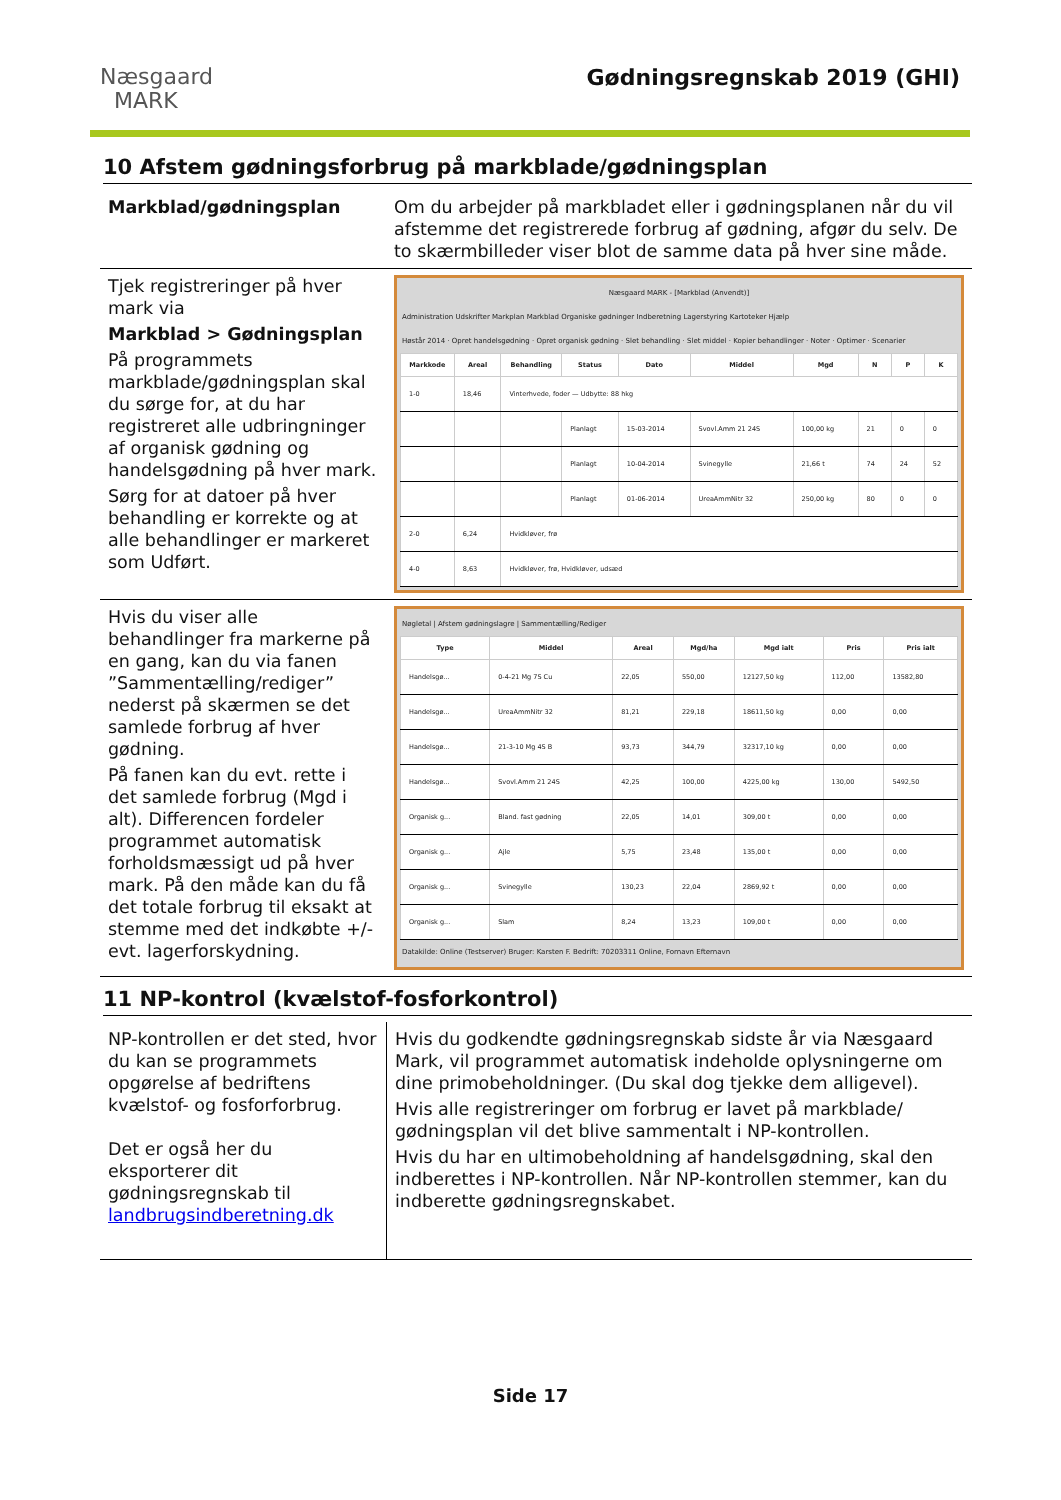Næsgaard
MARK
Gødningsregnskab 2019 (GHI)
10 Afstem gødningsforbrug på markblade/gødningsplan
| Markblad/gødningsplan | Om du arbejder på markbladet eller i gødningsplanen når du vil afstemme det registrerede forbrug af gødning, afgør du selv. De to skærmbilleder viser blot de samme data på hver sine måde. |
| Tjek registreringer på hver mark via Markblad > Gødningsplan På programmets markblade/gødningsplan skal du sørge for, at du har registreret alle udbringninger af organisk gødning og handelsgødning på hver mark. Sørg for at datoer på hver behandling er korrekte og at alle behandlinger er markeret som Udført. | Næsgaard MARK - [Markblad (Anvendt)] Administration Udskrifter Markplan Markblad Organiske gødninger Indberetning Lagerstyring Kartoteker Hjælp Høstår 2014 · Opret handelsgødning · Opret organisk gødning · Slet behandling · Slet middel · Kopier behandlinger · Noter · Optimer · Scenarier / Markkode / Areal / Behandling / Status / Dato / Middel / Mgd / N / P / K / / --- / --- / --- / --- / --- / --- / --- / --- / --- / --- / / 1-0 / 18,46 / Vinterhvede, foder — Udbytte: 88 hkg / / / / / / / / / / / / Planlagt / 15-03-2014 / Svovl.Amm 21 24S / 100,00 kg / 21 / 0 / 0 / / / / / Planlagt / 10-04-2014 / Svinegylle / 21,66 t / 74 / 24 / 52 / / / / / Planlagt / 01-06-2014 / UreaAmmNitr 32 / 250,00 kg / 80 / 0 / 0 / / 2-0 / 6,24 / Hvidkløver, frø / / / / / / / / / 4-0 / 8,63 / Hvidkløver, frø, Hvidkløver, udsæd / / / / / / / / |
| Hvis du viser alle behandlinger fra markerne på en gang, kan du via fanen ”Sammentælling/rediger” nederst på skærmen se det samlede forbrug af hver gødning. På fanen kan du evt. rette i det samlede forbrug (Mgd i alt). Differencen fordeler programmet automatisk forholdsmæssigt ud på hver mark. På den måde kan du få det totale forbrug til eksakt at stemme med det indkøbte +/- evt. lagerforskydning. | Nøgletal / Afstem gødningslagre / Sammentælling/Rediger / Type / Middel / Areal / Mgd/ha / Mgd ialt / Pris / Pris ialt / / --- / --- / --- / --- / --- / --- / --- / / Handelsgø... / 0-4-21 Mg 7S Cu / 22,05 / 550,00 / 12127,50 kg / 112,00 / 13582,80 / / Handelsgø... / UreaAmmNitr 32 / 81,21 / 229,18 / 18611,50 kg / 0,00 / 0,00 / / Handelsgø... / 21-3-10 Mg 4S B / 93,73 / 344,79 / 32317,10 kg / 0,00 / 0,00 / / Handelsgø... / Svovl.Amm 21 24S / 42,25 / 100,00 / 4225,00 kg / 130,00 / 5492,50 / / Organisk g... / Bland. fast gødning / 22,05 / 14,01 / 309,00 t / 0,00 / 0,00 / / Organisk g... / Ajle / 5,75 / 23,48 / 135,00 t / 0,00 / 0,00 / / Organisk g... / Svinegylle / 130,23 / 22,04 / 2869,92 t / 0,00 / 0,00 / / Organisk g... / Slam / 8,24 / 13,23 / 109,00 t / 0,00 / 0,00 / Datakilde: Online (Testserver) Bruger: Karsten F. Bedrift: 70203311 Online, Fornavn Efternavn |
11 NP-kontrol (kvælstof-fosforkontrol)
| NP-kontrollen er det sted, hvor du kan se programmets opgørelse af bedriftens kvælstof- og fosforforbrug. Det er også her du eksporterer dit gødningsregnskab til landbrugsindberetning.dk | Hvis du godkendte gødningsregnskab sidste år via Næsgaard Mark, vil programmet automatisk indeholde oplysningerne om dine primobeholdninger. (Du skal dog tjekke dem alligevel). Hvis alle registreringer om forbrug er lavet på markblade/ gødningsplan vil det blive sammentalt i NP-kontrollen. Hvis du har en ultimobeholdning af handelsgødning, skal den indberettes i NP-kontrollen. Når NP-kontrollen stemmer, kan du indberette gødningsregnskabet. |
Side 17